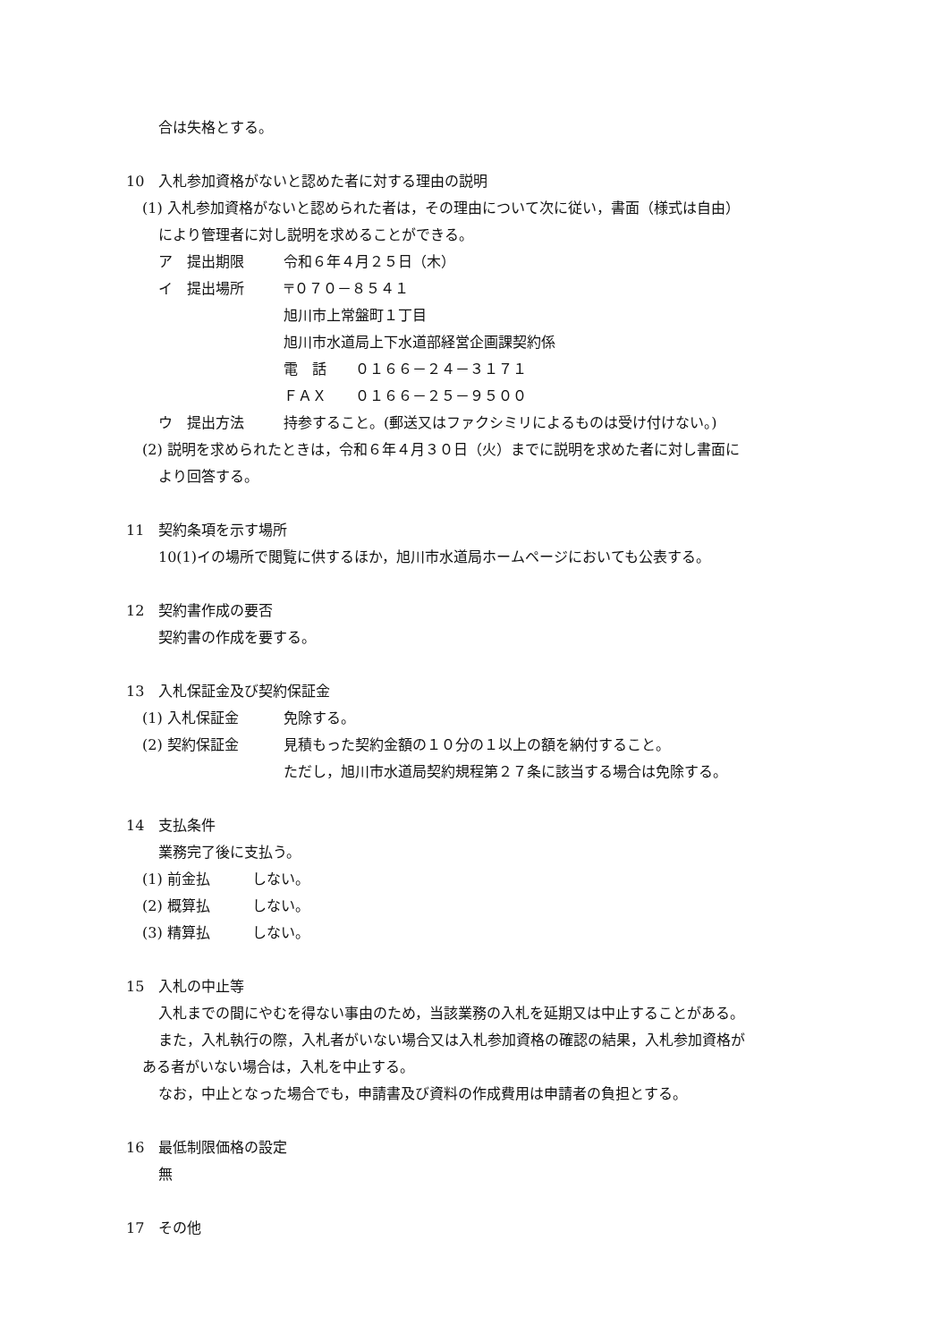合は失格とする。
10　入札参加資格がないと認めた者に対する理由の説明
(1) 入札参加資格がないと認められた者は，その理由について次に従い，書面（様式は自由）
により管理者に対し説明を求めることができる。
ア　提出期限 令和６年４月２５日（木）
イ　提出場所 〒０７０－８５４１
旭川市上常盤町１丁目
旭川市水道局上下水道部経営企画課契約係
電　話　　０１６６－２４－３１７１
ＦＡＸ　　０１６６－２５－９５００
ウ　提出方法 持参すること。(郵送又はファクシミリによるものは受け付けない。)
(2) 説明を求められたときは，令和６年４月３０日（火）までに説明を求めた者に対し書面に
より回答する。
11　契約条項を示す場所
10(1)イの場所で閲覧に供するほか，旭川市水道局ホームページにおいても公表する。
12　契約書作成の要否
契約書の作成を要する。
13　入札保証金及び契約保証金
(1) 入札保証金 免除する。
(2) 契約保証金 見積もった契約金額の１０分の１以上の額を納付すること。
ただし，旭川市水道局契約規程第２７条に該当する場合は免除する。
14　支払条件
業務完了後に支払う。
(1) 前金払 しない。
(2) 概算払 しない。
(3) 精算払 しない。
15　入札の中止等
入札までの間にやむを得ない事由のため，当該業務の入札を延期又は中止することがある。
また，入札執行の際，入札者がいない場合又は入札参加資格の確認の結果，入札参加資格が
ある者がいない場合は，入札を中止する。
なお，中止となった場合でも，申請書及び資料の作成費用は申請者の負担とする。
16　最低制限価格の設定
無
17　その他